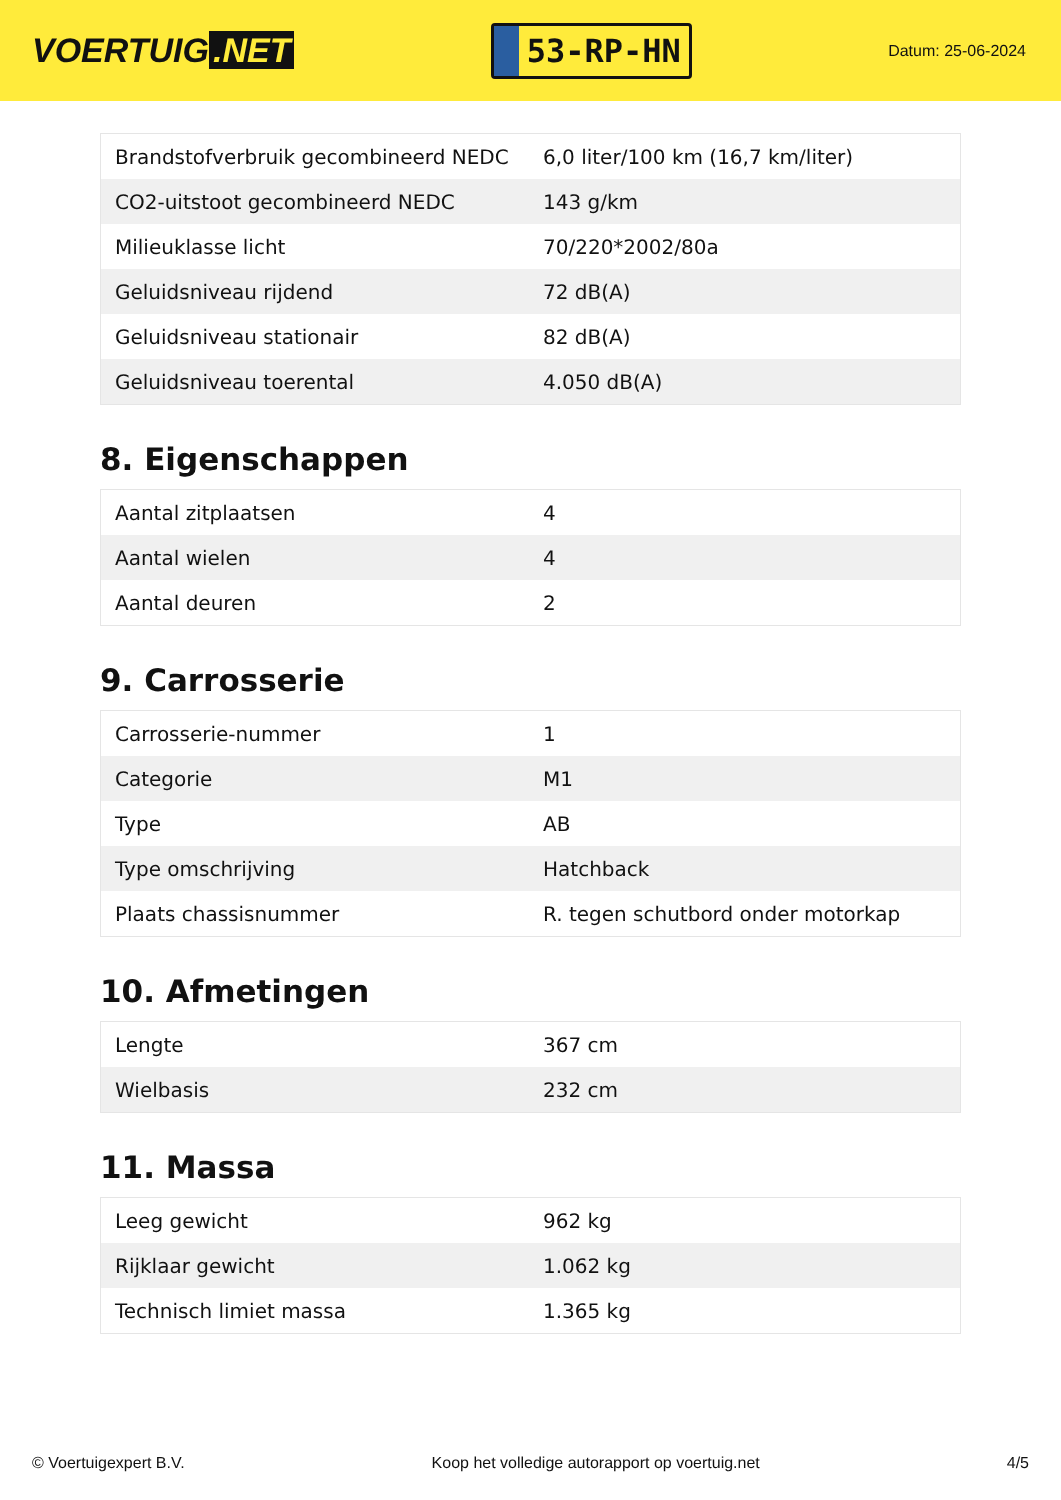VOERTUIG.NET
53-RP-HN
Datum: 25-06-2024
| Brandstofverbruik gecombineerd NEDC | 6,0 liter/100 km (16,7 km/liter) |
| CO2-uitstoot gecombineerd NEDC | 143 g/km |
| Milieuklasse licht | 70/220*2002/80a |
| Geluidsniveau rijdend | 72 dB(A) |
| Geluidsniveau stationair | 82 dB(A) |
| Geluidsniveau toerental | 4.050 dB(A) |
8. Eigenschappen
| Aantal zitplaatsen | 4 |
| Aantal wielen | 4 |
| Aantal deuren | 2 |
9. Carrosserie
| Carrosserie-nummer | 1 |
| Categorie | M1 |
| Type | AB |
| Type omschrijving | Hatchback |
| Plaats chassisnummer | R. tegen schutbord onder motorkap |
10. Afmetingen
| Lengte | 367 cm |
| Wielbasis | 232 cm |
11. Massa
| Leeg gewicht | 962 kg |
| Rijklaar gewicht | 1.062 kg |
| Technisch limiet massa | 1.365 kg |
© Voertuigexpert B.V. Koop het volledige autorapport op voertuig.net 4/5